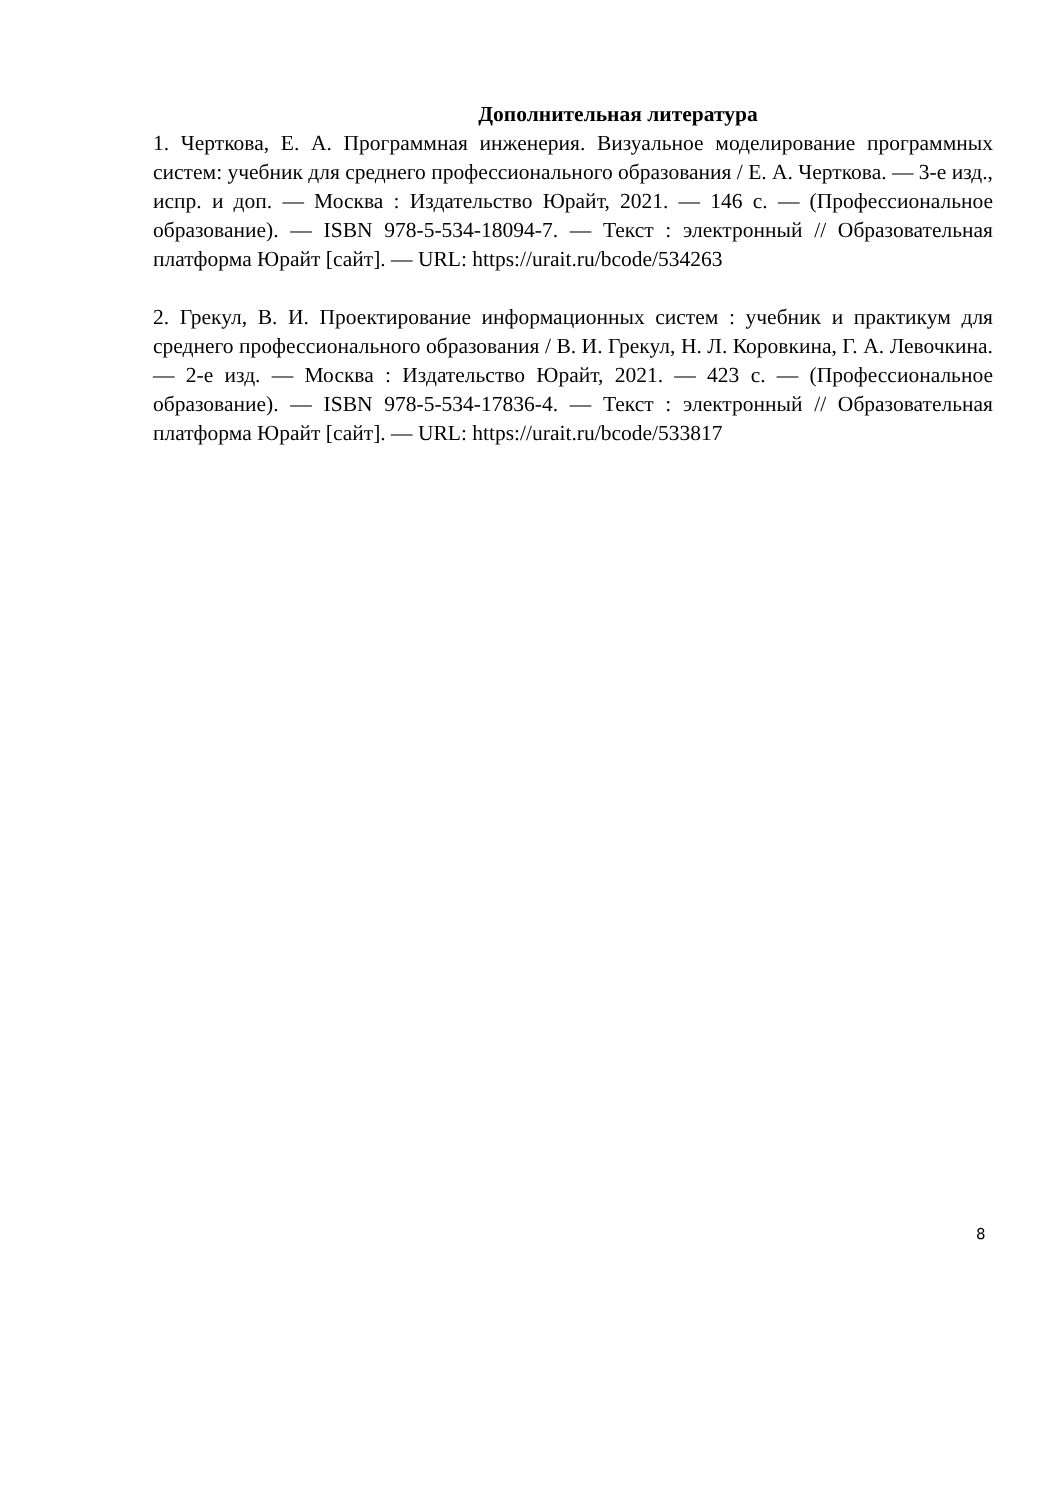Дополнительная литература
1. Черткова, Е. А. Программная инженерия. Визуальное моделирование программных систем: учебник для среднего профессионального образования / Е. А. Черткова. — 3-е изд., испр. и доп. — Москва : Издательство Юрайт, 2021. — 146 с. — (Профессиональное образование). — ISBN 978-5-534-18094-7. — Текст : электронный // Образовательная платформа Юрайт [сайт]. — URL: https://urait.ru/bcode/534263
2. Грекул, В. И. Проектирование информационных систем : учебник и практикум для среднего профессионального образования / В. И. Грекул, Н. Л. Коровкина, Г. А. Левочкина. — 2-е изд. — Москва : Издательство Юрайт, 2021. — 423 с. — (Профессиональное образование). — ISBN 978-5-534-17836-4. — Текст : электронный // Образовательная платформа Юрайт [сайт]. — URL: https://urait.ru/bcode/533817
8